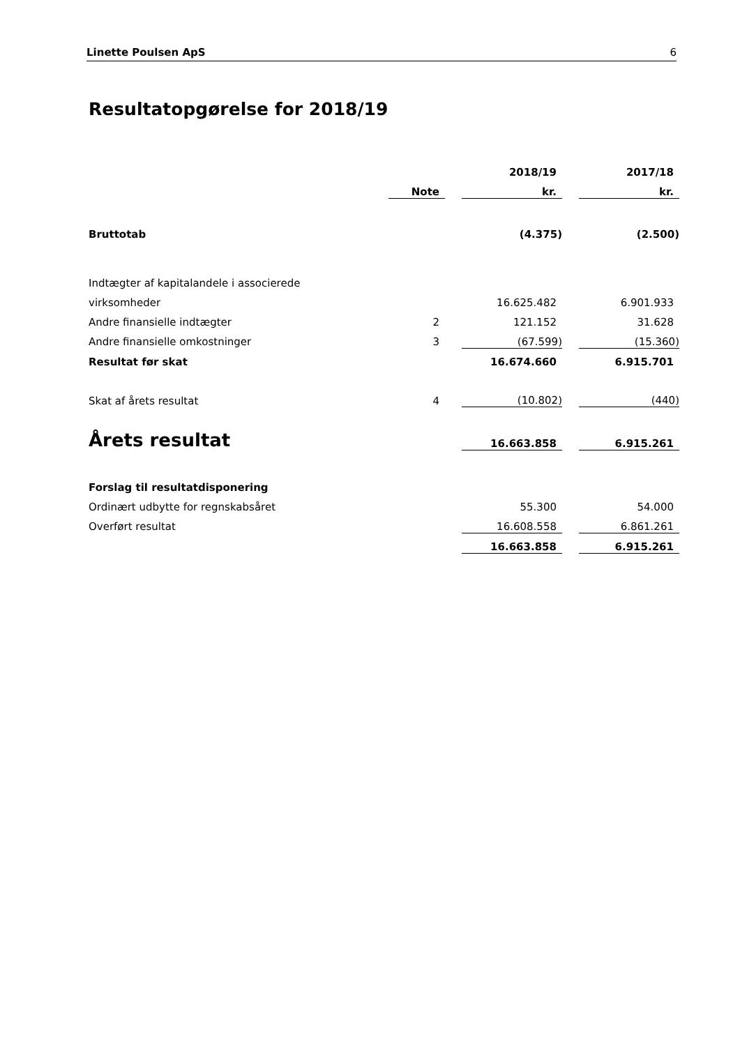Linette Poulsen ApS 6
Resultatopgørelse for 2018/19
| | | | 2018/19 | | 2017/18 |
| | Note | | kr. | | kr. |
| Bruttotab | | | (4.375) | | (2.500) |
| Indtægter af kapitalandele i associerede | | | | | |
| virksomheder | | | 16.625.482 | | 6.901.933 |
| Andre finansielle indtægter | 2 | | 121.152 | | 31.628 |
| Andre finansielle omkostninger | 3 | | (67.599) | | (15.360) |
| Resultat før skat | | | 16.674.660 | | 6.915.701 |
| Skat af årets resultat | 4 | | (10.802) | | (440) |
| Årets resultat | | | 16.663.858 | | 6.915.261 |
| Forslag til resultatdisponering | | | | | |
| Ordinært udbytte for regnskabsåret | | | 55.300 | | 54.000 |
| Overført resultat | | | 16.608.558 | | 6.861.261 |
| | | | 16.663.858 | | 6.915.261 |